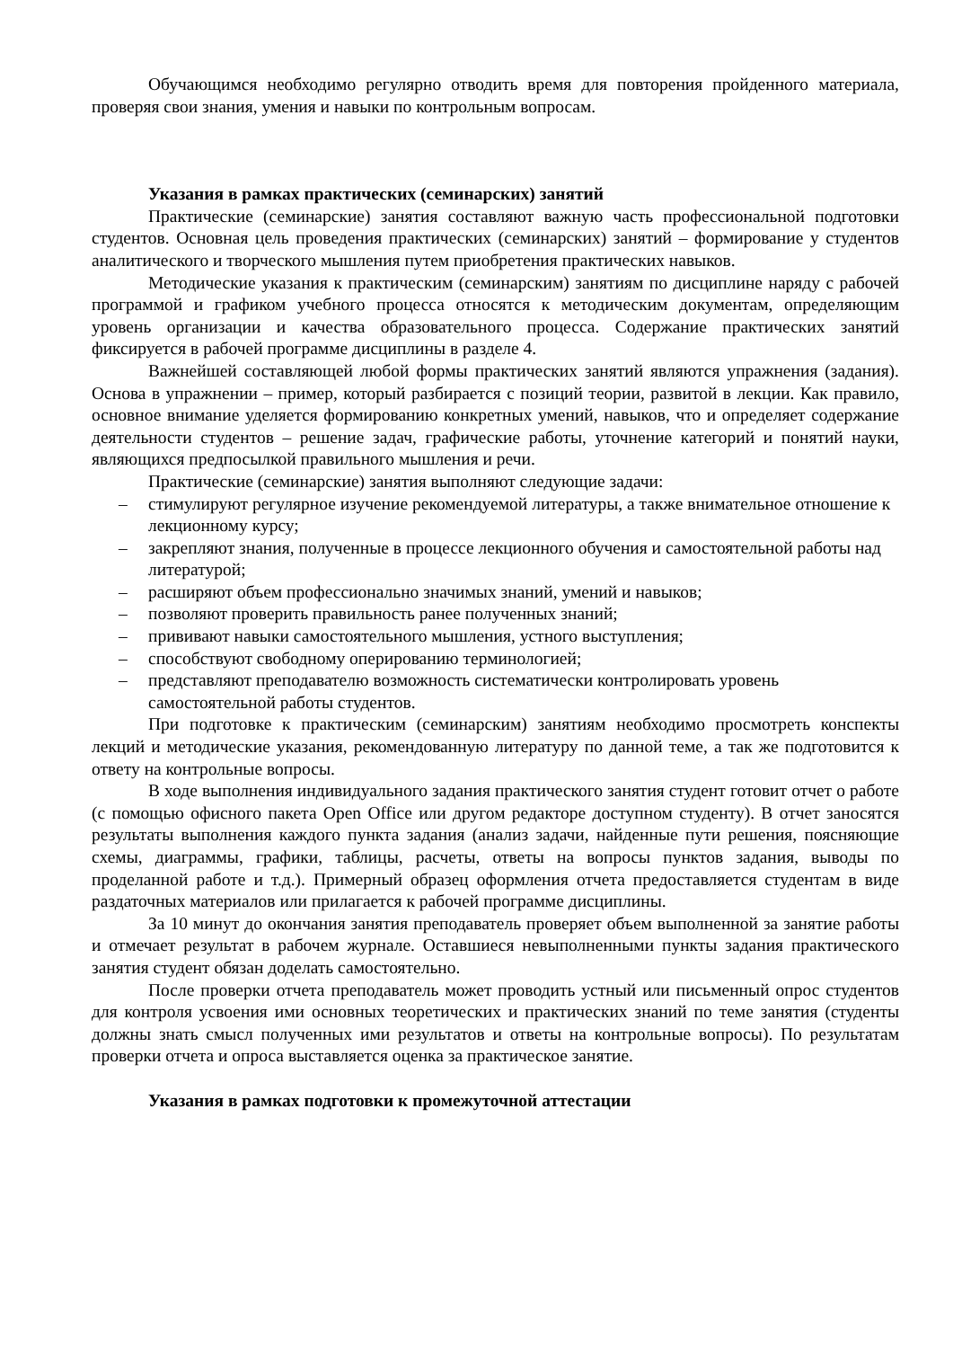Обучающимся необходимо регулярно отводить время для повторения пройденного материала, проверяя свои знания, умения и навыки по контрольным вопросам.
Указания в рамках практических (семинарских) занятий
Практические (семинарские) занятия составляют важную часть профессиональной подготовки студентов. Основная цель проведения практических (семинарских) занятий – формирование у студентов аналитического и творческого мышления путем приобретения практических навыков.
Методические указания к практическим (семинарским) занятиям по дисциплине наряду с рабочей программой и графиком учебного процесса относятся к методическим документам, определяющим уровень организации и качества образовательного процесса. Содержание практических занятий фиксируется в рабочей программе дисциплины в разделе 4.
Важнейшей составляющей любой формы практических занятий являются упражнения (задания). Основа в упражнении – пример, который разбирается с позиций теории, развитой в лекции. Как правило, основное внимание уделяется формированию конкретных умений, навыков, что и определяет содержание деятельности студентов – решение задач, графические работы, уточнение категорий и понятий науки, являющихся предпосылкой правильного мышления и речи.
Практические (семинарские) занятия выполняют следующие задачи:
– стимулируют регулярное изучение рекомендуемой литературы, а также внимательное отношение к лекционному курсу;
– закрепляют знания, полученные в процессе лекционного обучения и самостоятельной работы над литературой;
– расширяют объем профессионально значимых знаний, умений и навыков;
– позволяют проверить правильность ранее полученных знаний;
– прививают навыки самостоятельного мышления, устного выступления;
– способствуют свободному оперированию терминологией;
– представляют преподавателю возможность систематически контролировать уровень самостоятельной работы студентов.
При подготовке к практическим (семинарским) занятиям необходимо просмотреть конспекты лекций и методические указания, рекомендованную литературу по данной теме, а так же подготовится к ответу на контрольные вопросы.
В ходе выполнения индивидуального задания практического занятия студент готовит отчет о работе (с помощью офисного пакета Open Office или другом редакторе доступном студенту). В отчет заносятся результаты выполнения каждого пункта задания (анализ задачи, найденные пути решения, поясняющие схемы, диаграммы, графики, таблицы, расчеты, ответы на вопросы пунктов задания, выводы по проделанной работе и т.д.). Примерный образец оформления отчета предоставляется студентам в виде раздаточных материалов или прилагается к рабочей программе дисциплины.
За 10 минут до окончания занятия преподаватель проверяет объем выполненной за занятие работы и отмечает результат в рабочем журнале. Оставшиеся невыполненными пункты задания практического занятия студент обязан доделать самостоятельно.
После проверки отчета преподаватель может проводить устный или письменный опрос студентов для контроля усвоения ими основных теоретических и практических знаний по теме занятия (студенты должны знать смысл полученных ими результатов и ответы на контрольные вопросы). По результатам проверки отчета и опроса выставляется оценка за практическое занятие.
Указания в рамках подготовки к промежуточной аттестации